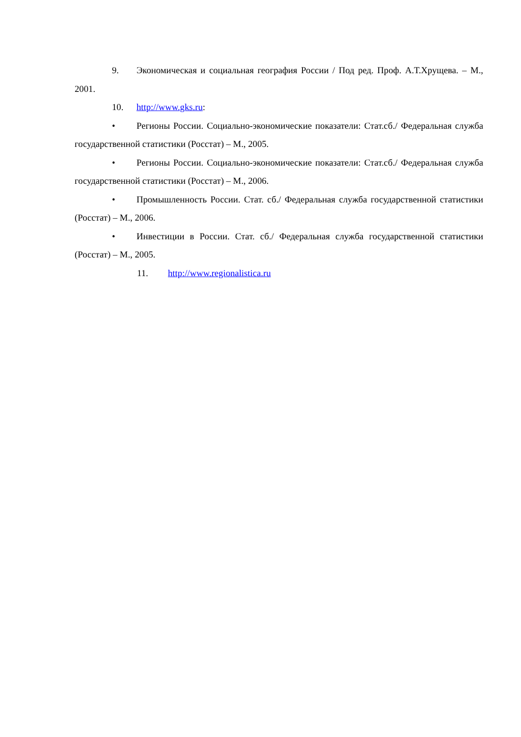9. Экономическая и социальная география России / Под ред. Проф. А.Т.Хрущева. – М., 2001.
10. http://www.gks.ru:
• Регионы России. Социально-экономические показатели: Стат.сб./ Федеральная служба государственной статистики (Росстат) – М., 2005.
• Регионы России. Социально-экономические показатели: Стат.сб./ Федеральная служба государственной статистики (Росстат) – М., 2006.
• Промышленность России. Стат. сб./ Федеральная служба государственной статистики (Росстат) – М., 2006.
• Инвестиции в России. Стат. сб./ Федеральная служба государственной статистики (Росстат) – М., 2005.
11. http://www.regionalistica.ru